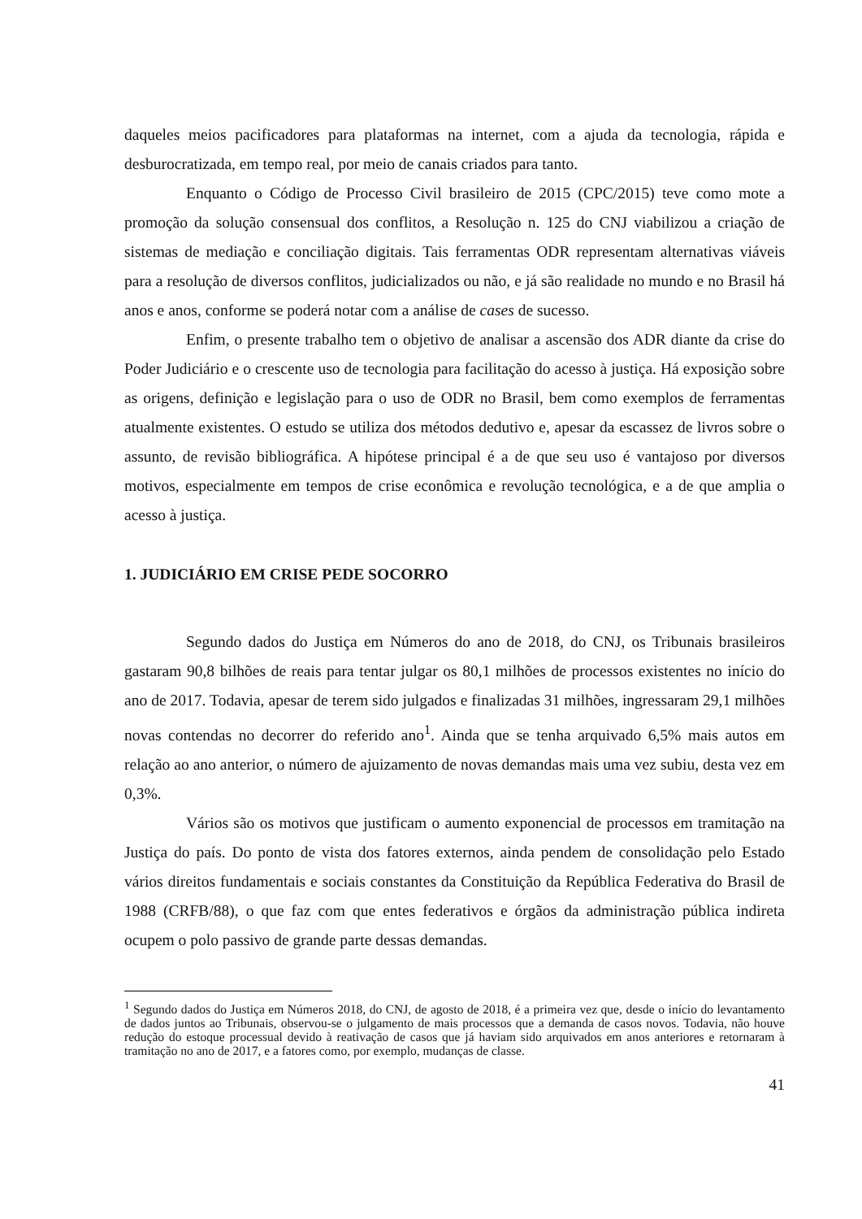daqueles meios pacificadores para plataformas na internet, com a ajuda da tecnologia, rápida e desburocratizada, em tempo real, por meio de canais criados para tanto.
Enquanto o Código de Processo Civil brasileiro de 2015 (CPC/2015) teve como mote a promoção da solução consensual dos conflitos, a Resolução n. 125 do CNJ viabilizou a criação de sistemas de mediação e conciliação digitais. Tais ferramentas ODR representam alternativas viáveis para a resolução de diversos conflitos, judicializados ou não, e já são realidade no mundo e no Brasil há anos e anos, conforme se poderá notar com a análise de cases de sucesso.
Enfim, o presente trabalho tem o objetivo de analisar a ascensão dos ADR diante da crise do Poder Judiciário e o crescente uso de tecnologia para facilitação do acesso à justiça. Há exposição sobre as origens, definição e legislação para o uso de ODR no Brasil, bem como exemplos de ferramentas atualmente existentes. O estudo se utiliza dos métodos dedutivo e, apesar da escassez de livros sobre o assunto, de revisão bibliográfica. A hipótese principal é a de que seu uso é vantajoso por diversos motivos, especialmente em tempos de crise econômica e revolução tecnológica, e a de que amplia o acesso à justiça.
1. JUDICIÁRIO EM CRISE PEDE SOCORRO
Segundo dados do Justiça em Números do ano de 2018, do CNJ, os Tribunais brasileiros gastaram 90,8 bilhões de reais para tentar julgar os 80,1 milhões de processos existentes no início do ano de 2017. Todavia, apesar de terem sido julgados e finalizadas 31 milhões, ingressaram 29,1 milhões novas contendas no decorrer do referido ano<sup>1</sup>. Ainda que se tenha arquivado 6,5% mais autos em relação ao ano anterior, o número de ajuizamento de novas demandas mais uma vez subiu, desta vez em 0,3%.
Vários são os motivos que justificam o aumento exponencial de processos em tramitação na Justiça do país. Do ponto de vista dos fatores externos, ainda pendem de consolidação pelo Estado vários direitos fundamentais e sociais constantes da Constituição da República Federativa do Brasil de 1988 (CRFB/88), o que faz com que entes federativos e órgãos da administração pública indireta ocupem o polo passivo de grande parte dessas demandas.
<sup>1</sup> Segundo dados do Justiça em Números 2018, do CNJ, de agosto de 2018, é a primeira vez que, desde o início do levantamento de dados juntos ao Tribunais, observou-se o julgamento de mais processos que a demanda de casos novos. Todavia, não houve redução do estoque processual devido à reativação de casos que já haviam sido arquivados em anos anteriores e retornaram à tramitação no ano de 2017, e a fatores como, por exemplo, mudanças de classe.
41